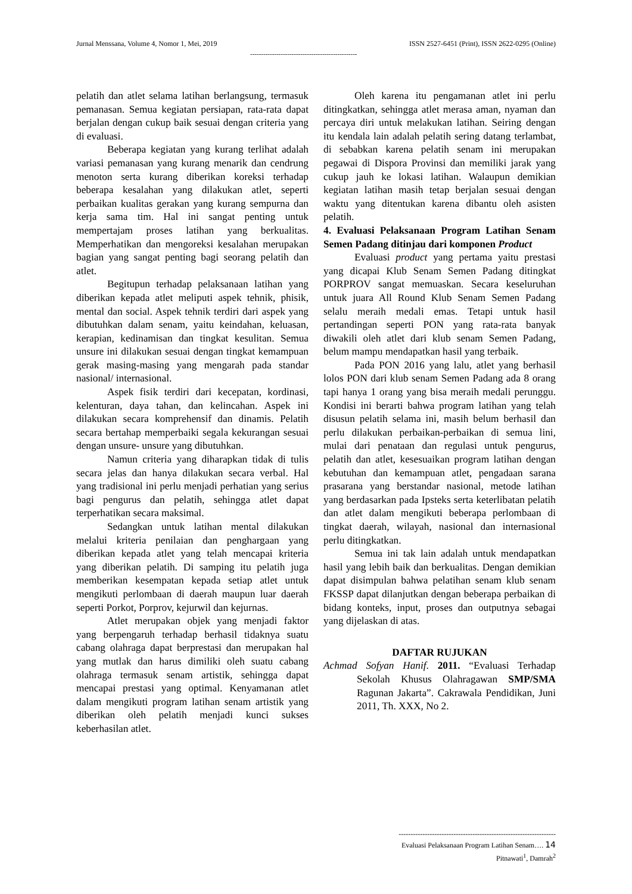Jurnal Menssana, Volume 4, Nomor 1, Mei, 2019 ISSN 2527-6451 (Print), ISSN 2622-0295 (Online)
-------------------------------------------------
pelatih dan atlet selama latihan berlangsung, termasuk pemanasan. Semua kegiatan persiapan, rata-rata dapat berjalan dengan cukup baik sesuai dengan criteria yang di evaluasi.
Beberapa kegiatan yang kurang terlihat adalah variasi pemanasan yang kurang menarik dan cendrung menoton serta kurang diberikan koreksi terhadap beberapa kesalahan yang dilakukan atlet, seperti perbaikan kualitas gerakan yang kurang sempurna dan kerja sama tim. Hal ini sangat penting untuk mempertajam proses latihan yang berkualitas. Memperhatikan dan mengoreksi kesalahan merupakan bagian yang sangat penting bagi seorang pelatih dan atlet.
Begitupun terhadap pelaksanaan latihan yang diberikan kepada atlet meliputi aspek tehnik, phisik, mental dan social. Aspek tehnik terdiri dari aspek yang dibutuhkan dalam senam, yaitu keindahan, keluasan, kerapian, kedinamisan dan tingkat kesulitan. Semua unsure ini dilakukan sesuai dengan tingkat kemampuan gerak masing-masing yang mengarah pada standar nasional/ internasional.
Aspek fisik terdiri dari kecepatan, kordinasi, kelenturan, daya tahan, dan kelincahan. Aspek ini dilakukan secara komprehensif dan dinamis. Pelatih secara bertahap memperbaiki segala kekurangan sesuai dengan unsure- unsure yang dibutuhkan.
Namun criteria yang diharapkan tidak di tulis secara jelas dan hanya dilakukan secara verbal. Hal yang tradisional ini perlu menjadi perhatian yang serius bagi pengurus dan pelatih, sehingga atlet dapat terperhatikan secara maksimal.
Sedangkan untuk latihan mental dilakukan melalui kriteria penilaian dan penghargaan yang diberikan kepada atlet yang telah mencapai kriteria yang diberikan pelatih. Di samping itu pelatih juga memberikan kesempatan kepada setiap atlet untuk mengikuti perlombaan di daerah maupun luar daerah seperti Porkot, Porprov, kejurwil dan kejurnas.
Atlet merupakan objek yang menjadi faktor yang berpengaruh terhadap berhasil tidaknya suatu cabang olahraga dapat berprestasi dan merupakan hal yang mutlak dan harus dimiliki oleh suatu cabang olahraga termasuk senam artistik, sehingga dapat mencapai prestasi yang optimal. Kenyamanan atlet dalam mengikuti program latihan senam artistik yang diberikan oleh pelatih menjadi kunci sukses keberhasilan atlet.
Oleh karena itu pengamanan atlet ini perlu ditingkatkan, sehingga atlet merasa aman, nyaman dan percaya diri untuk melakukan latihan. Seiring dengan itu kendala lain adalah pelatih sering datang terlambat, di sebabkan karena pelatih senam ini merupakan pegawai di Dispora Provinsi dan memiliki jarak yang cukup jauh ke lokasi latihan. Walaupun demikian kegiatan latihan masih tetap berjalan sesuai dengan waktu yang ditentukan karena dibantu oleh asisten pelatih.
4. Evaluasi Pelaksanaan Program Latihan Senam Semen Padang ditinjau dari komponen Product
Evaluasi product yang pertama yaitu prestasi yang dicapai Klub Senam Semen Padang ditingkat PORPROV sangat memuaskan. Secara keseluruhan untuk juara All Round Klub Senam Semen Padang selalu meraih medali emas. Tetapi untuk hasil pertandingan seperti PON yang rata-rata banyak diwakili oleh atlet dari klub senam Semen Padang, belum mampu mendapatkan hasil yang terbaik.
Pada PON 2016 yang lalu, atlet yang berhasil lolos PON dari klub senam Semen Padang ada 8 orang tapi hanya 1 orang yang bisa meraih medali perunggu. Kondisi ini berarti bahwa program latihan yang telah disusun pelatih selama ini, masih belum berhasil dan perlu dilakukan perbaikan-perbaikan di semua lini, mulai dari penataan dan regulasi untuk pengurus, pelatih dan atlet, kesesuaikan program latihan dengan kebutuhan dan kemampuan atlet, pengadaan sarana prasarana yang berstandar nasional, metode latihan yang berdasarkan pada Ipsteks serta keterlibatan pelatih dan atlet dalam mengikuti beberapa perlombaan di tingkat daerah, wilayah, nasional dan internasional perlu ditingkatkan.
Semua ini tak lain adalah untuk mendapatkan hasil yang lebih baik dan berkualitas. Dengan demikian dapat disimpulan bahwa pelatihan senam klub senam FKSSP dapat dilanjutkan dengan beberapa perbaikan di bidang konteks, input, proses dan outputnya sebagai yang dijelaskan di atas.
DAFTAR RUJUKAN
Achmad Sofyan Hanif. 2011. “Evaluasi Terhadap Sekolah Khusus Olahragawan SMP/SMA Ragunan Jakarta”. Cakrawala Pendidikan, Juni 2011, Th. XXX, No 2.
------------------------------------------------------------------
Evaluasi Pelaksanaan Program Latihan Senam…. 14
Pitnawati<sup>1</sup>, Damrah<sup>2</sup>